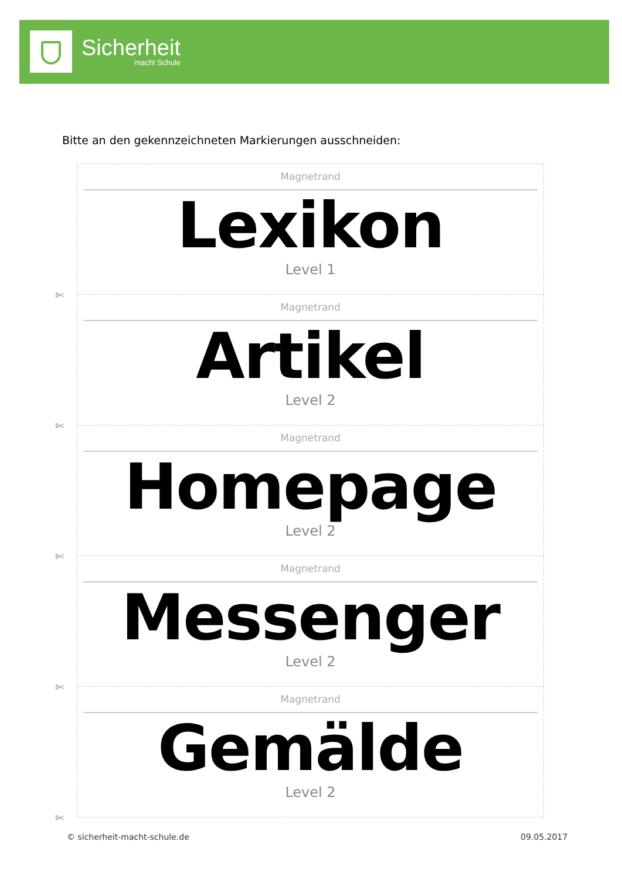Sicherheit
macht Schule
Bitte an den gekennzeichneten Markierungen ausschneiden:
Magnetrand
Lexikon
Level 1
✄
Magnetrand
Artikel
Level 2
✄
Magnetrand
Homepage
Level 2
✄
Magnetrand
Messenger
Level 2
✄
Magnetrand
Gemälde
Level 2
✄
© sicherheit-macht-schule.de 09.05.2017